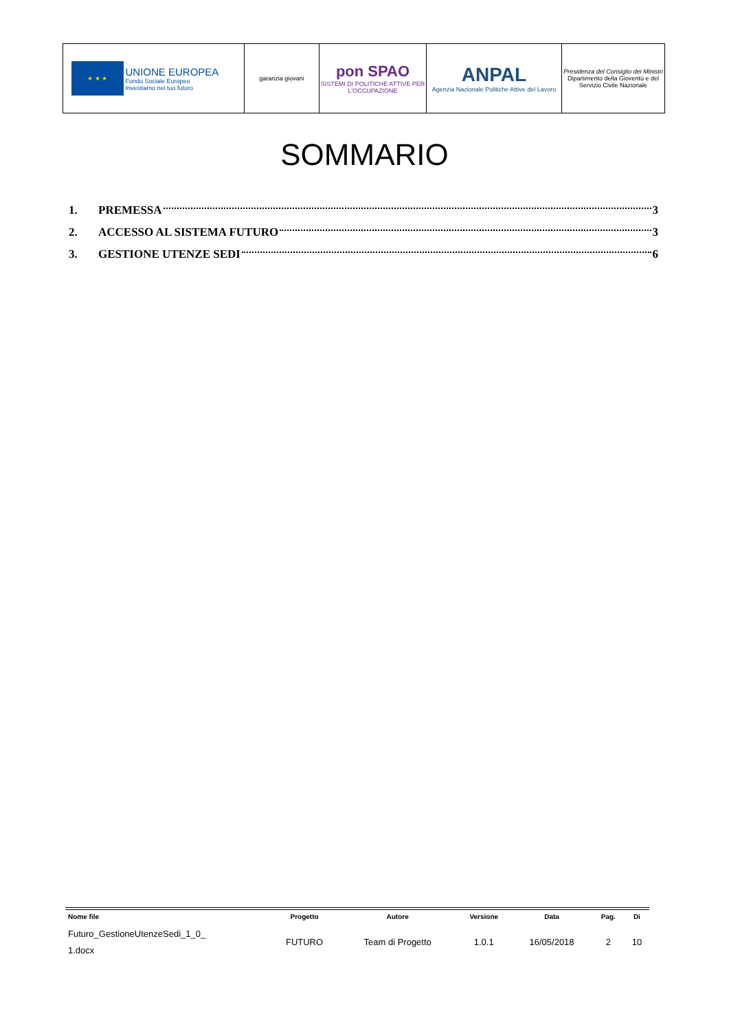| ★ ★ ★ UNIONE EUROPEA Fondo Sociale Europeo Investiamo nel tuo futuro | garanzia giovani | pon SPAO SISTEMI DI POLITICHE ATTIVE PER L'OCCUPAZIONE | ANPAL Agenzia Nazionale Politiche Attive del Lavoro | Presidenza del Consiglio dei Ministri Dipartimento della Gioventù e del Servizio Civile Nazionale |
SOMMARIO
1. PREMESSA 3
2. ACCESSO AL SISTEMA FUTURO 3
3. GESTIONE UTENZE SEDI 6
| Nome file | Progetto | Autore | Versione | Data | Pag. | Di |
| --- | --- | --- | --- | --- | --- | --- |
| Futuro_GestioneUtenzeSedi_1_0_ 1.docx | FUTURO | Team di Progetto | 1.0.1 | 16/05/2018 | 2 | 10 |